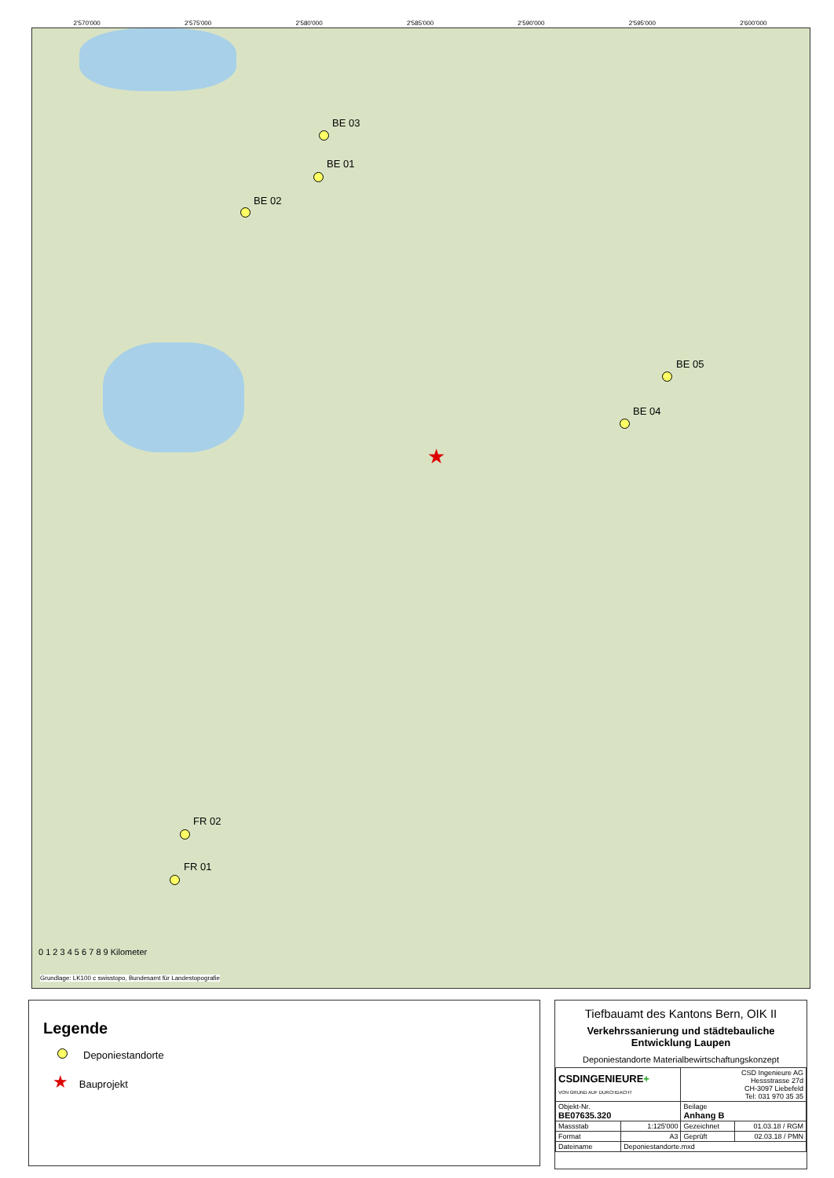2'570'000 2'575'000 2'580'000 2'585'000 2'590'000 2'595'000 2'600'000
BE 03
BE 01
BE 02
BE 05
BE 04
★
FR 02
FR 01
0 1 2 3 4 5 6 7 8 9 Kilometer
Grundlage: LK100 c swisstopo, Bundesamt für Landestopografie
Legende
Deponiestandorte
★ Bauprojekt
Tiefbauamt des Kantons Bern, OIK II
Verkehrssanierung und städtebauliche
Entwicklung Laupen
Deponiestandorte Materialbewirtschaftungskonzept
| CSDINGENIEURE + VON GRUND AUF DURCHDACHT | | CSD Ingenieure AG Hessstrasse 27d CH-3097 Liebefeld Tel: 031 970 35 35 | |
| Objekt-Nr. BE07635.320 | | Beilage Anhang B | |
| Massstab | 1:125'000 | Gezeichnet | 01.03.18 / RGM |
| Format | A3 | Geprüft | 02.03.18 / PMN |
| Dateiname | Deponiestandorte.mxd | | |